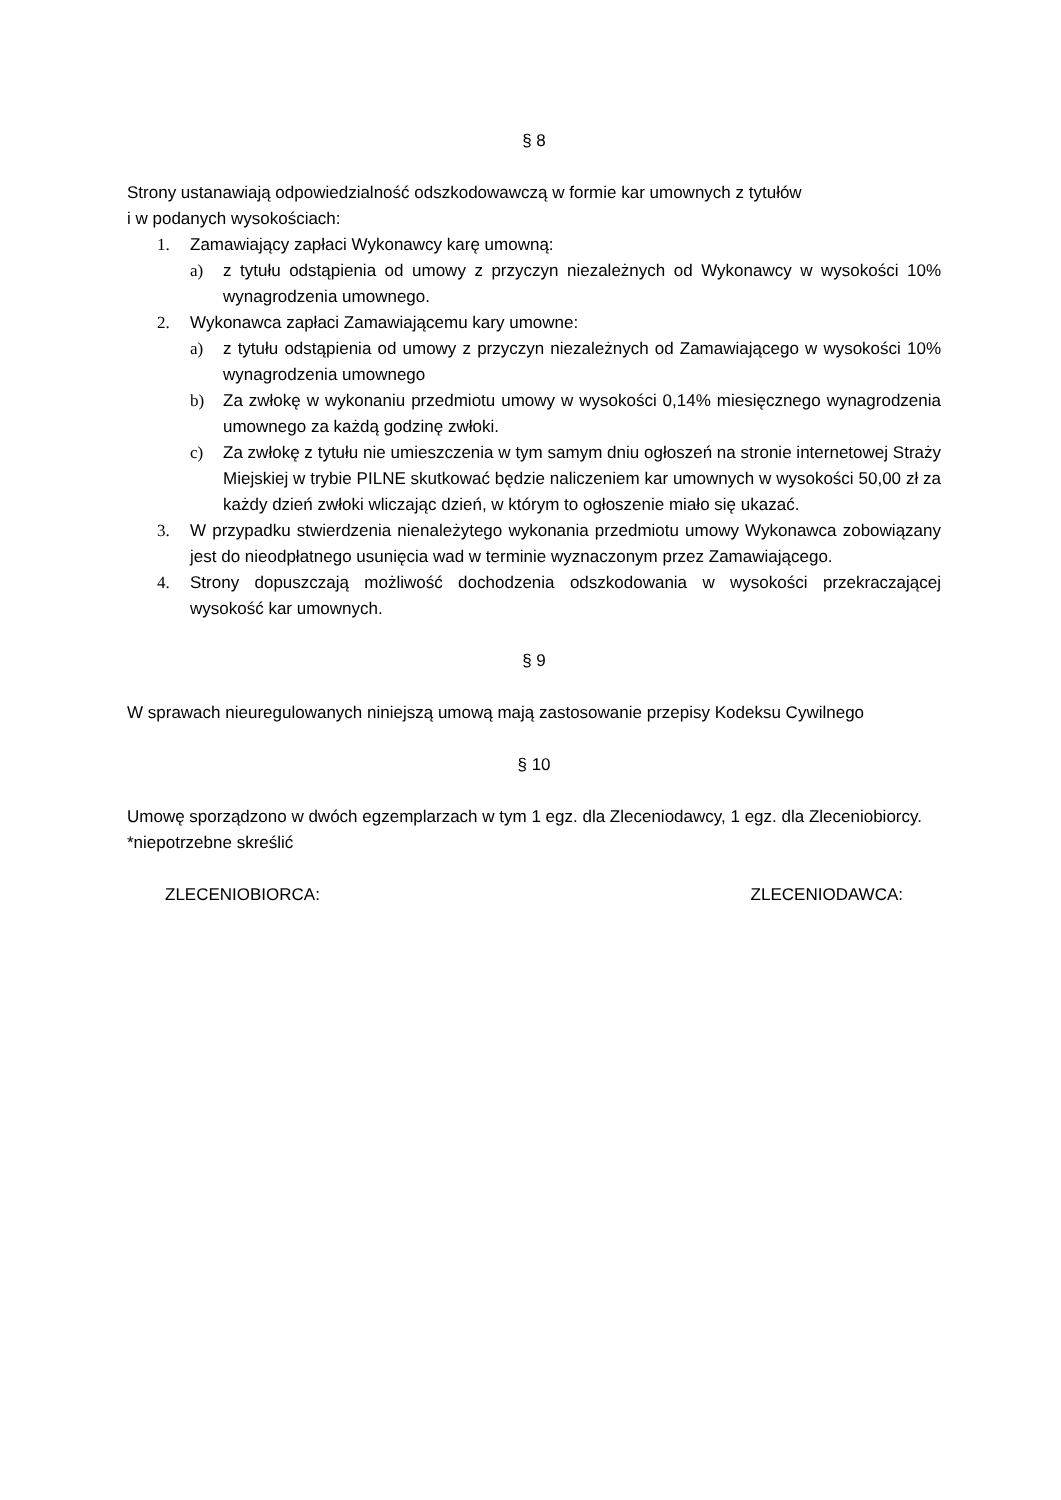§ 8
Strony ustanawiają odpowiedzialność odszkodowawczą w formie kar umownych z tytułów
i w podanych wysokościach:
1. Zamawiający zapłaci Wykonawcy karę umowną:
a) z tytułu odstąpienia od umowy z przyczyn niezależnych od Wykonawcy w wysokości 10% wynagrodzenia umownego.
2. Wykonawca zapłaci Zamawiającemu kary umowne:
a) z tytułu odstąpienia od umowy z przyczyn niezależnych od Zamawiającego w wysokości 10% wynagrodzenia umownego
b) Za zwłokę w wykonaniu przedmiotu umowy w wysokości 0,14% miesięcznego wynagrodzenia umownego za każdą godzinę zwłoki.
c) Za zwłokę z tytułu nie umieszczenia w tym samym dniu ogłoszeń na stronie internetowej Straży Miejskiej w trybie PILNE skutkować będzie naliczeniem kar umownych w wysokości 50,00 zł za każdy dzień zwłoki wliczając dzień, w którym to ogłoszenie miało się ukazać.
3. W przypadku stwierdzenia nienależytego wykonania przedmiotu umowy Wykonawca zobowiązany jest do nieodpłatnego usunięcia wad w terminie wyznaczonym przez Zamawiającego.
4. Strony dopuszczają możliwość dochodzenia odszkodowania w wysokości przekraczającej wysokość kar umownych.
§ 9
W sprawach nieuregulowanych niniejszą umową mają zastosowanie przepisy Kodeksu Cywilnego
§ 10
Umowę sporządzono w dwóch egzemplarzach w tym 1 egz. dla Zleceniodawcy, 1 egz. dla Zleceniobiorcy.
*niepotrzebne skreślić
ZLECENIOBIORCA: ZLECENIODAWCA: